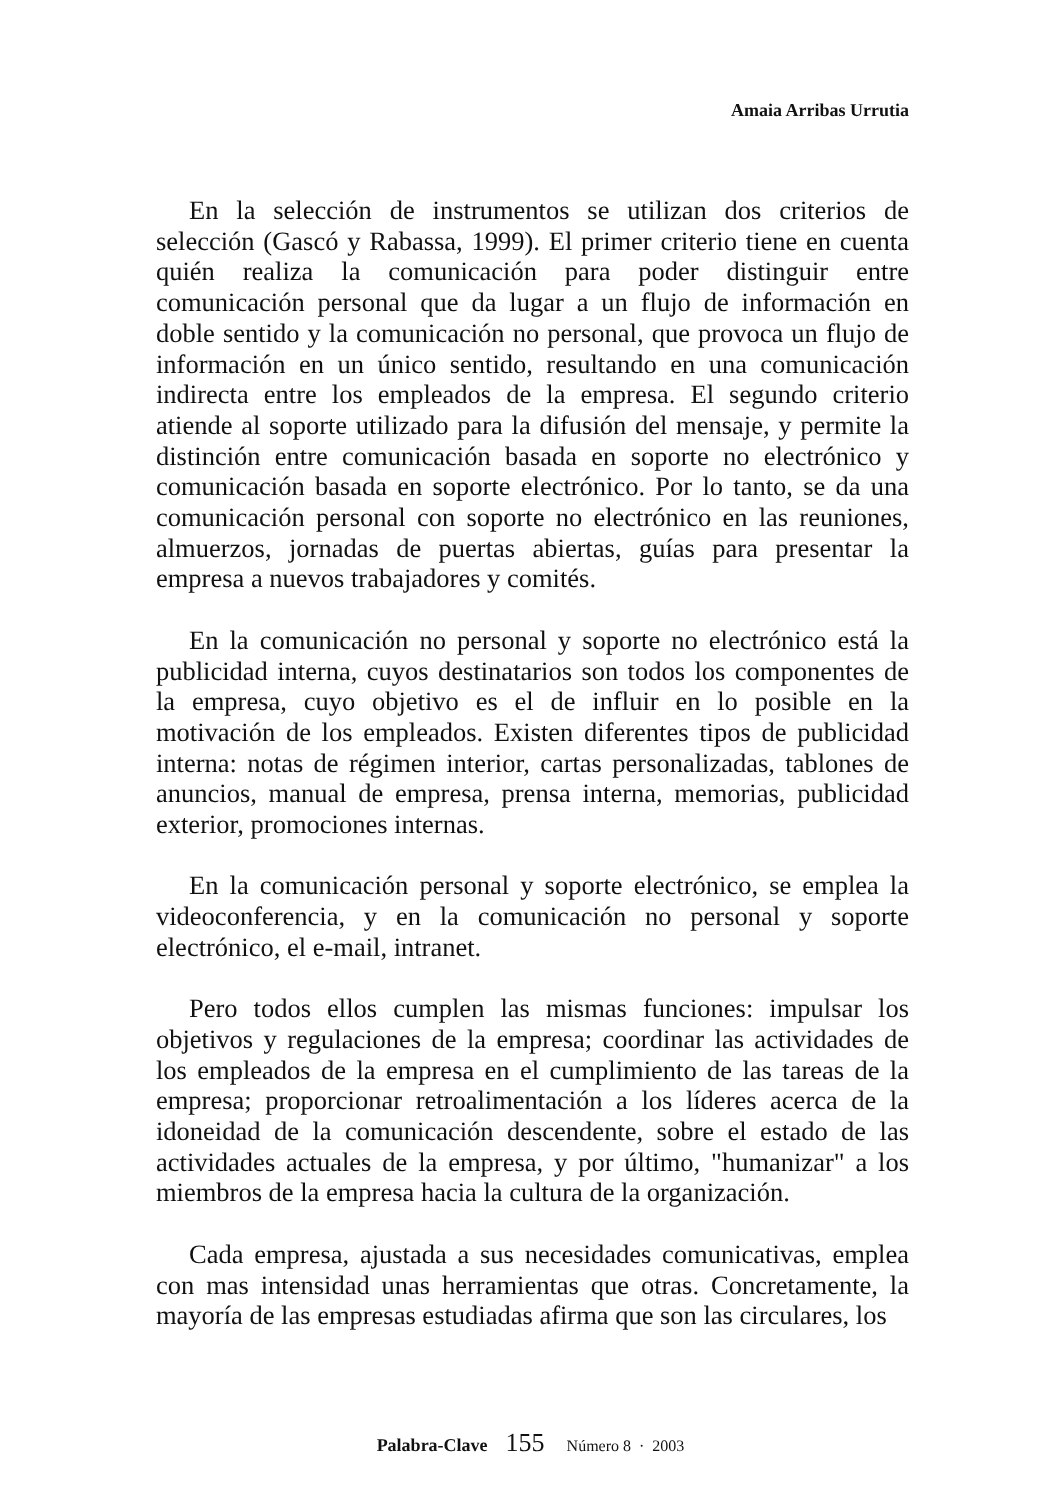Amaia Arribas Urrutia
En la selección de instrumentos se utilizan dos criterios de selección (Gascó y Rabassa, 1999). El primer criterio tiene en cuenta quién realiza la comunicación para poder distinguir entre comunicación personal que da lugar a un flujo de información en doble sentido y la comunicación no personal, que provoca un flujo de información en un único sentido, resultando en una comunicación indirecta entre los empleados de la empresa. El segundo criterio atiende al soporte utilizado para la difusión del mensaje, y permite la distinción entre comunicación basada en soporte no electrónico y comunicación basada en soporte electrónico. Por lo tanto, se da una comunicación personal con soporte no electrónico en las reuniones, almuerzos, jornadas de puertas abiertas, guías para presentar la empresa a nuevos trabajadores y comités.
En la comunicación no personal y soporte no electrónico está la publicidad interna, cuyos destinatarios son todos los componentes de la empresa, cuyo objetivo es el de influir en lo posible en la motivación de los empleados. Existen diferentes tipos de publicidad interna: notas de régimen interior, cartas personalizadas, tablones de anuncios, manual de empresa, prensa interna, memorias, publicidad exterior, promociones internas.
En la comunicación personal y soporte electrónico, se emplea la videoconferencia, y en la comunicación no personal y soporte electrónico, el e-mail, intranet.
Pero todos ellos cumplen las mismas funciones: impulsar los objetivos y regulaciones de la empresa; coordinar las actividades de los empleados de la empresa en el cumplimiento de las tareas de la empresa; proporcionar retroalimentación a los líderes acerca de la idoneidad de la comunicación descendente, sobre el estado de las actividades actuales de la empresa, y por último, "humanizar" a los miembros de la empresa hacia la cultura de la organización.
Cada empresa, ajustada a sus necesidades comunicativas, emplea con mas intensidad unas herramientas que otras. Concretamente, la mayoría de las empresas estudiadas afirma que son las circulares, los
Palabra-Clave 155 Número 8 · 2003